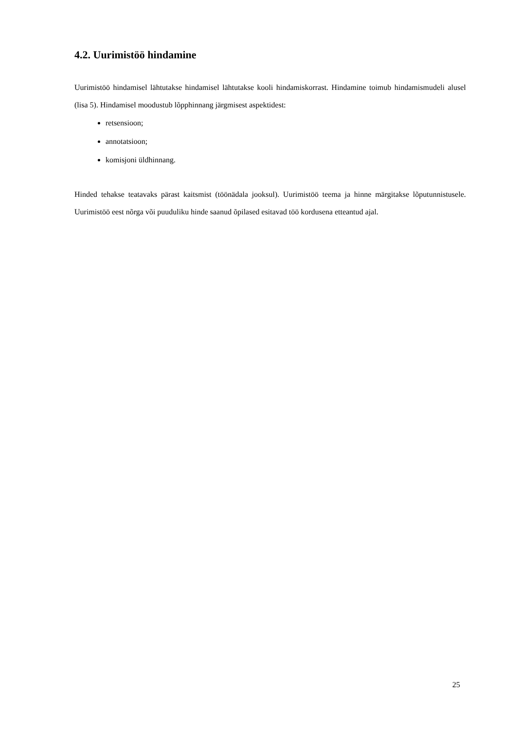4.2. Uurimistöö hindamine
Uurimistöö hindamisel lähtutakse hindamisel lähtutakse kooli hindamiskorrast. Hindamine toimub hindamismudeli alusel (lisa 5). Hindamisel moodustub lõpphinnang järgmisest aspektidest:
retsensioon;
annotatsioon;
komisjoni üldhinnang.
Hinded tehakse teatavaks pärast kaitsmist (töönädala jooksul). Uurimistöö teema ja hinne märgitakse lõputunnistusele. Uurimistöö eest nõrga või puuduliku hinde saanud õpilased esitavad töö kordusena etteantud ajal.
25